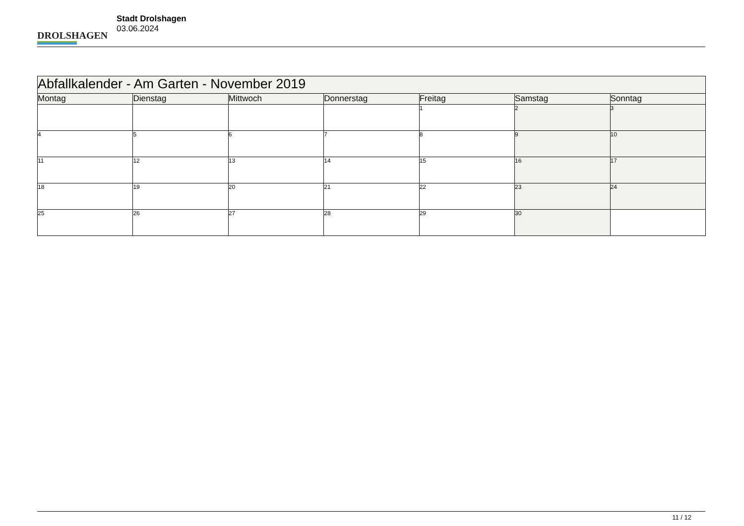DROLSHAGEN
Stadt Drolshagen
03.06.2024
| Abfallkalender - Am Garten - November 2019 | | | | | | |
| Montag | Dienstag | Mittwoch | Donnerstag | Freitag | Samstag | Sonntag |
| | | | | 1 | 2 | 3 |
| 4 | 5 | 6 | 7 | 8 | 9 | 10 |
| 11 | 12 | 13 | 14 | 15 | 16 | 17 |
| 18 | 19 | 20 | 21 | 22 | 23 | 24 |
| 25 | 26 | 27 | 28 | 29 | 30 | |
11 / 12